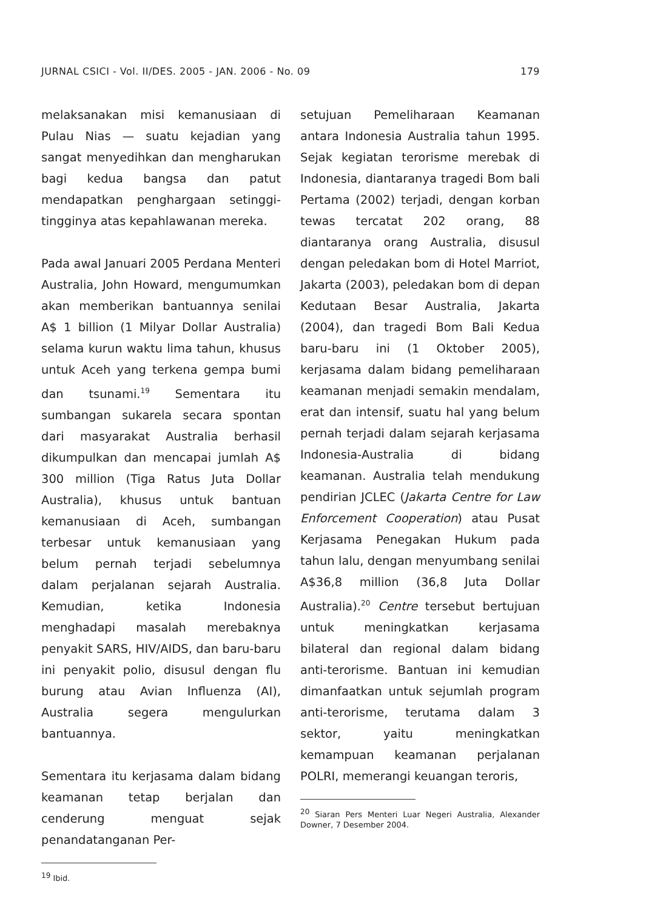JURNAL CSICI - Vol. II/DES. 2005 - JAN. 2006 - No. 09 179
melaksanakan misi kemanusiaan di Pulau Nias — suatu kejadian yang sangat menyedihkan dan mengharukan bagi kedua bangsa dan patut mendapatkan penghargaan setinggi-tingginya atas kepahlawanan mereka.
Pada awal Januari 2005 Perdana Menteri Australia, John Howard, mengumumkan akan memberikan bantuannya senilai A$ 1 billion (1 Milyar Dollar Australia) selama kurun waktu lima tahun, khusus untuk Aceh yang terkena gempa bumi dan tsunami.<sup>19</sup> Sementara itu sumbangan sukarela secara spontan dari masyarakat Australia berhasil dikumpulkan dan mencapai jumlah A$ 300 million (Tiga Ratus Juta Dollar Australia), khusus untuk bantuan kemanusiaan di Aceh, sumbangan terbesar untuk kemanusiaan yang belum pernah terjadi sebelumnya dalam perjalanan sejarah Australia. Kemudian, ketika Indonesia menghadapi masalah merebaknya penyakit SARS, HIV/AIDS, dan baru-baru ini penyakit polio, disusul dengan flu burung atau Avian Influenza (AI), Australia segera mengulurkan bantuannya.
Sementara itu kerjasama dalam bidang keamanan tetap berjalan dan cenderung menguat sejak penandatanganan Per-
<sup>19</sup> Ibid.
setujuan Pemeliharaan Keamanan antara Indonesia Australia tahun 1995. Sejak kegiatan terorisme merebak di Indonesia, diantaranya tragedi Bom bali Pertama (2002) terjadi, dengan korban tewas tercatat 202 orang, 88 diantaranya orang Australia, disusul dengan peledakan bom di Hotel Marriot, Jakarta (2003), peledakan bom di depan Kedutaan Besar Australia, Jakarta (2004), dan tragedi Bom Bali Kedua baru-baru ini (1 Oktober 2005), kerjasama dalam bidang pemeliharaan keamanan menjadi semakin mendalam, erat dan intensif, suatu hal yang belum pernah terjadi dalam sejarah kerjasama Indonesia-Australia di bidang keamanan. Australia telah mendukung pendirian JCLEC (Jakarta Centre for Law Enforcement Cooperation) atau Pusat Kerjasama Penegakan Hukum pada tahun lalu, dengan menyumbang senilai A$36,8 million (36,8 Juta Dollar Australia).<sup>20</sup> Centre tersebut bertujuan untuk meningkatkan kerjasama bilateral dan regional dalam bidang anti-terorisme. Bantuan ini kemudian dimanfaatkan untuk sejumlah program anti-terorisme, terutama dalam 3 sektor, yaitu meningkatkan kemampuan keamanan perjalanan POLRI, memerangi keuangan teroris,
<sup>20</sup> Siaran Pers Menteri Luar Negeri Australia, Alexander Downer, 7 Desember 2004.